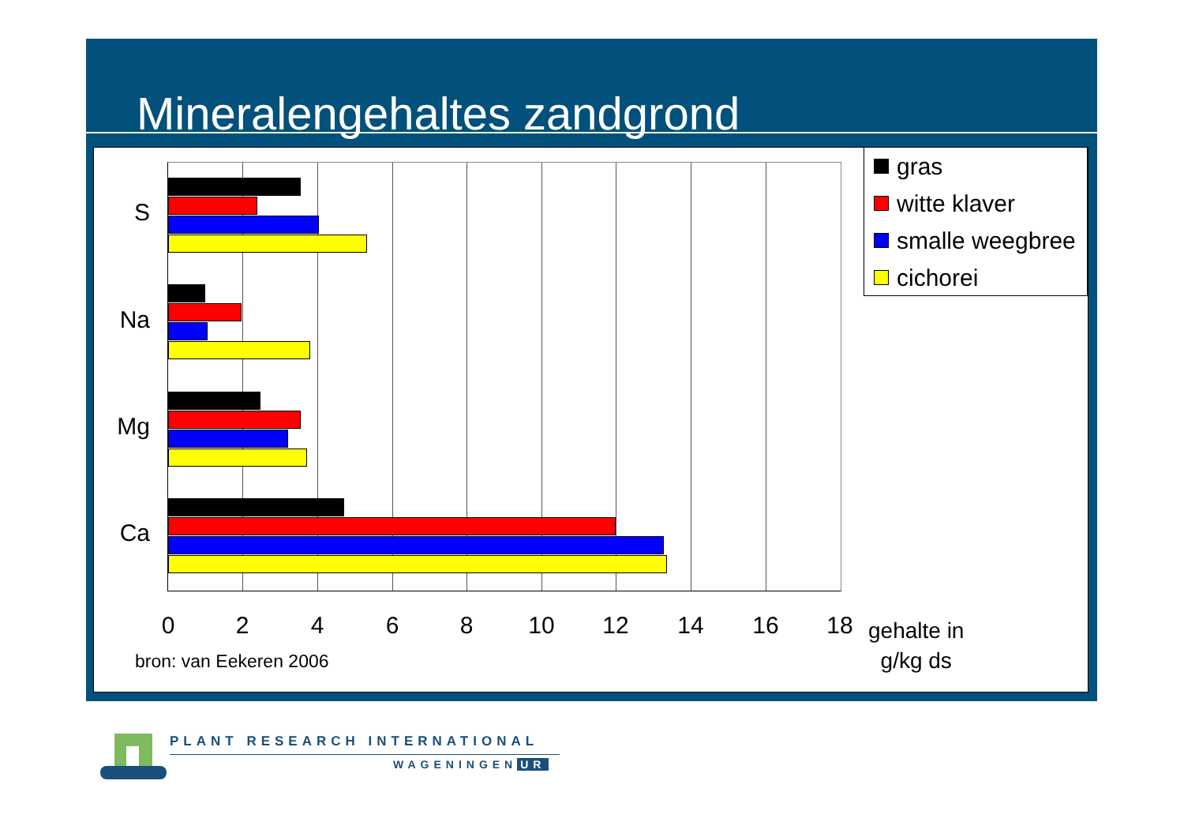Mineralengehaltes zandgrond
S
Na
Mg
Ca
0 2 4 6 8 10 12 14 16 18
gehalte in
g/kg ds
bron: van Eekeren 2006
gras
witte klaver
smalle weegbree
cichorei
PLANT RESEARCH INTERNATIONAL
WAGENINGEN UR